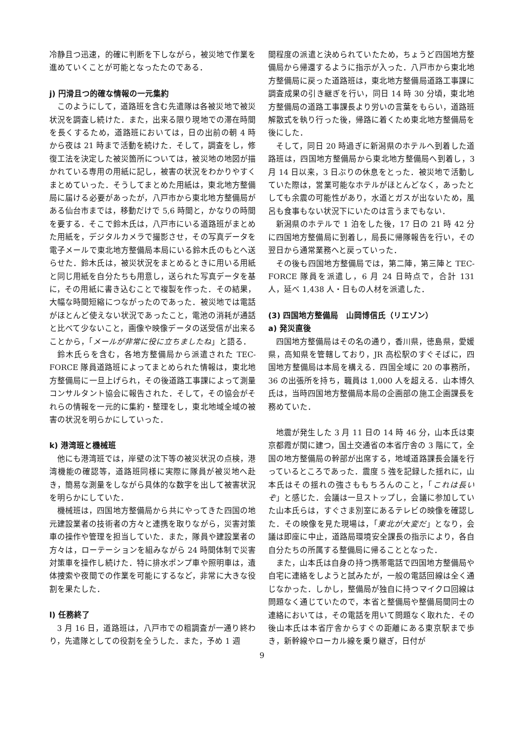冷静且つ迅速，的確に判断を下しながら，被災地で作業を進めていくことが可能となったたのである．
j) 円滑且つ的確な情報の一元集約
このようにして，道路班を含む先遣隊は各被災地で被災状況を調査し続けた．また，出来る限り現地での滞在時間を長くするため，道路班においては，日の出前の朝 4 時から夜は 21 時まで活動を続けた．そして，調査をし，修復工法を決定した被災箇所については，被災地の地図が描かれている専用の用紙に記し，被害の状況をわかりやすくまとめていった．そうしてまとめた用紙は，東北地方整備局に届ける必要があったが，八戸市から東北地方整備局がある仙台市までは，移動だけで 5,6 時間と，かなりの時間を要する．そこで鈴木氏は，八戸市にいる道路班がまとめた用紙を，デジタルカメラで撮影させ，その写真データを電子メールで東北地方整備局本局にいる鈴木氏のもとへ送らせた．鈴木氏は，被災状況をまとめるときに用いる用紙と同じ用紙を自分たちも用意し，送られた写真データを基に，その用紙に書き込むことで複製を作った．その結果，大幅な時間短縮につながったのであった．被災地では電話がほとんど使えない状況であったこと，電池の消耗が通話と比べて少ないこと，画像や映像データの送受信が出来ることから，「メールが非常に役に立ちましたね」と語る．
鈴木氏らを含む，各地方整備局から派遣された TEC-FORCE 隊員道路班によってまとめられた情報は，東北地方整備局に一旦上げられ，その後道路工事課によって測量コンサルタント協会に報告された．そして，その協会がそれらの情報を一元的に集約・整理をし，東北地域全域の被害の状況を明らかにしていった．
k) 港湾班と機械班
他にも港湾班では，岸壁の沈下等の被災状況の点検，港湾機能の確認等，道路班同様に実際に隊員が被災地へ赴き，簡易な測量をしながら具体的な数字を出して被害状況を明らかにしていた．
機械班は，四国地方整備局から共にやってきた四国の地元建設業者の技術者の方々と連携を取りながら，災害対策車の操作や管理を担当していた．また，隊員や建設業者の方々は，ローテーションを組みながら 24 時間体制で災害対策車を操作し続けた．特に排水ポンプ車や照明車は，遺体捜索や夜間での作業を可能にするなど，非常に大きな役割を果たした．
l) 任務終了
3 月 16 日，道路班は，八戸市での粗調査が一通り終わり，先遣隊としての役割を全うした．また，予め 1 週
間程度の派遣と決められていたため，ちょうど四国地方整備局から帰還するように指示が入った．八戸市から東北地方整備局に戻った道路班は，東北地方整備局道路工事課に調査成果の引き継ぎを行い，同日 14 時 30 分頃，東北地方整備局の道路工事課長より労いの言葉をもらい，道路班解散式を執り行った後，帰路に着くため東北地方整備局を後にした．
そして，同日 20 時過ぎに新潟県のホテルへ到着した道路班は，四国地方整備局から東北地方整備局へ到着し，3 月 14 日以来，3 日ぶりの休息をとった．被災地で活動していた際は，営業可能なホテルがほとんどなく，あったとしても余震の可能性があり，水道とガスが出ないため，風呂も食事もない状況下にいたのは言うまでもない．
新潟県のホテルで 1 泊をした後，17 日の 21 時 42 分に四国地方整備局に到着し，局長に帰隊報告を行い，その翌日から通常業務へと戻っていった．
その後も四国地方整備局では，第二陣，第三陣と TEC-FORCE 隊員を派遣し，6 月 24 日時点で，合計 131 人，延べ 1,438 人・日もの人材を派遣した．
(3) 四国地方整備局　山岡博信氏（リエゾン）
a) 発災直後
四国地方整備局はその名の通り，香川県，徳島県，愛媛県，高知県を管轄しており，JR 高松駅のすぐそばに，四国地方整備局は本局を構える．四国全域に 20 の事務所，36 の出張所を持ち，職員は 1,000 人を超える．山本博久氏は，当時四国地方整備局本局の企画部の施工企画課長を務めていた．
地震が発生した 3 月 11 日の 14 時 46 分，山本氏は東京都霞が関に建つ，国土交通省の本省庁舎の 3 階にて，全国の地方整備局の幹部が出席する，地域道路課長会議を行っているところであった．震度 5 強を記録した揺れに，山本氏はその揺れの強さももちろんのこと，「これは長いぞ」と感じた．会議は一旦ストップし，会議に参加していた山本氏らは，すぐさま別室にあるテレビの映像を確認した．その映像を見た現場は，「東北が大変だ」となり，会議は即座に中止，道路局環境安全課長の指示により，各自自分たちの所属する整備局に帰ることとなった．
また，山本氏は自身の持つ携帯電話で四国地方整備局や自宅に連絡をしようと試みたが，一般の電話回線は全く通じなかった．しかし，整備局が独自に持つマイクロ回線は問題なく通じていたので，本省と整備局や整備局間同士の連絡においては，その電話を用いて問題なく取れた．その後山本氏は本省庁舎からすぐの距離にある東京駅まで歩き，新幹線やローカル線を乗り継ぎ，日付が
9